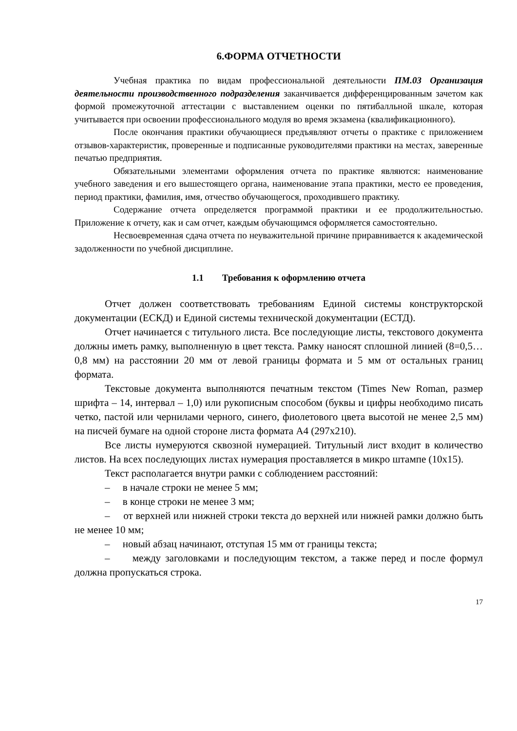6.ФОРМА ОТЧЕТНОСТИ
Учебная практика по видам профессиональной деятельности ПМ.03 Организация деятельности производственного подразделения заканчивается дифференцированным зачетом как формой промежуточной аттестации с выставлением оценки по пятибалльной шкале, которая учитывается при освоении профессионального модуля во время экзамена (квалификационного).
После окончания практики обучающиеся предъявляют отчеты о практике с приложением отзывов-характеристик, проверенные и подписанные руководителями практики на местах, заверенные печатью предприятия.
Обязательными элементами оформления отчета по практике являются: наименование учебного заведения и его вышестоящего органа, наименование этапа практики, место ее проведения, период практики, фамилия, имя, отчество обучающегося, проходившего практику.
Содержание отчета определяется программой практики и ее продолжительностью. Приложение к отчету, как и сам отчет, каждым обучающимся оформляется самостоятельно.
Несвоевременная сдача отчета по неуважительной причине приравнивается к академической задолженности по учебной дисциплине.
1.1 Требования к оформлению отчета
Отчет должен соответствовать требованиям Единой системы конструкторской документации (ЕСКД) и Единой системы технической документации (ЕСТД).
Отчет начинается с титульного листа. Все последующие листы, текстового документа должны иметь рамку, выполненную в цвет текста. Рамку наносят сплошной линией (8=0,5…0,8 мм) на расстоянии 20 мм от левой границы формата и 5 мм от остальных границ формата.
Текстовые документа выполняются печатным текстом (Times New Roman, размер шрифта – 14, интервал – 1,0) или рукописным способом (буквы и цифры необходимо писать четко, пастой или чернилами черного, синего, фиолетового цвета высотой не менее 2,5 мм) на писчей бумаге на одной стороне листа формата А4 (297х210).
Все листы нумеруются сквозной нумерацией. Титульный лист входит в количество листов. На всех последующих листах нумерация проставляется в микро штампе (10х15).
Текст располагается внутри рамки с соблюдением расстояний:
– в начале строки не менее 5 мм;
– в конце строки не менее 3 мм;
– от верхней или нижней строки текста до верхней или нижней рамки должно быть не менее 10 мм;
– новый абзац начинают, отступая 15 мм от границы текста;
– между заголовками и последующим текстом, а также перед и после формул должна пропускаться строка.
17